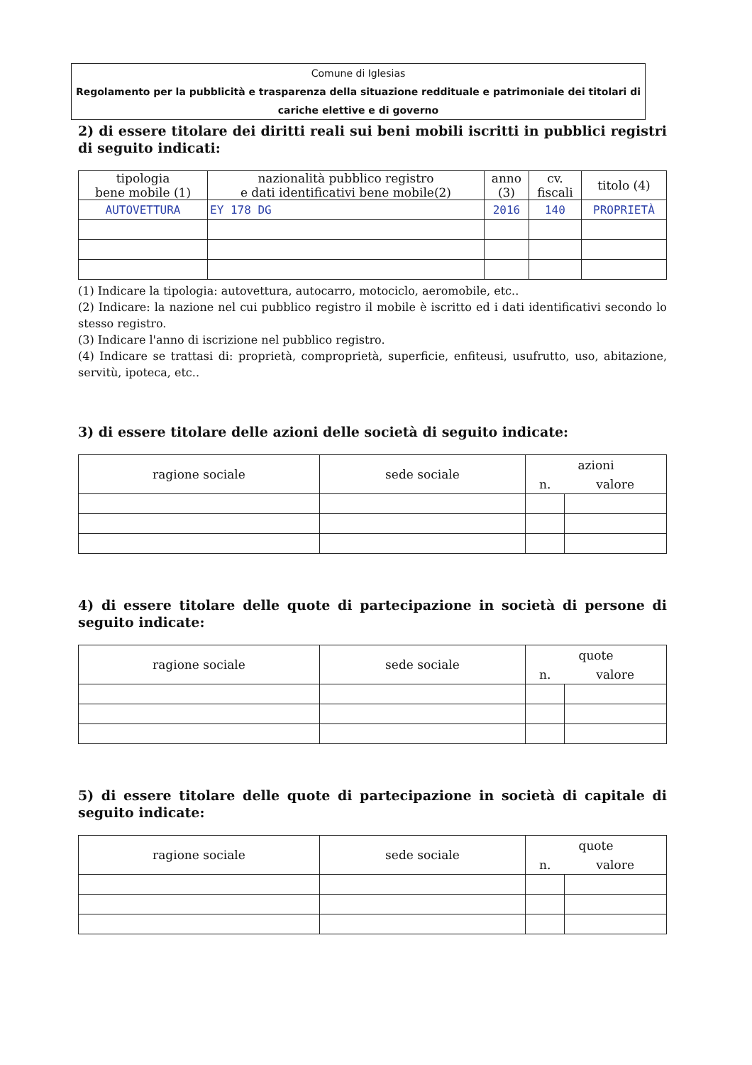Comune di Iglesias
Regolamento per la pubblicità e trasparenza della situazione reddituale e patrimoniale dei titolari di cariche elettive e di governo
2) di essere titolare dei diritti reali sui beni mobili iscritti in pubblici registri di seguito indicati:
| tipologia bene mobile (1) | nazionalità pubblico registro e dati identificativi bene mobile(2) | anno (3) | cv. fiscali | titolo (4) |
| --- | --- | --- | --- | --- |
| AUTOVETTURA | EY 178 DG | 2016 | 140 | PROPRIETÀ |
(1) Indicare la tipologia: autovettura, autocarro, motociclo, aeromobile, etc..
(2) Indicare: la nazione nel cui pubblico registro il mobile è iscritto ed i dati identificativi secondo lo stesso registro.
(3) Indicare l'anno di iscrizione nel pubblico registro.
(4) Indicare se trattasi di: proprietà, comproprietà, superficie, enfiteusi, usufrutto, uso, abitazione, servitù, ipoteca, etc..
3) di essere titolare delle azioni delle società di seguito indicate:
| ragione sociale | sede sociale | azioni | |
| --- | --- | --- | --- |
| | | n. | valore |
4) di essere titolare delle quote di partecipazione in società di persone di seguito indicate:
| ragione sociale | sede sociale | quote | |
| --- | --- | --- | --- |
| | | n. | valore |
5) di essere titolare delle quote di partecipazione in società di capitale di seguito indicate:
| ragione sociale | sede sociale | quote | |
| --- | --- | --- | --- |
| | | n. | valore |